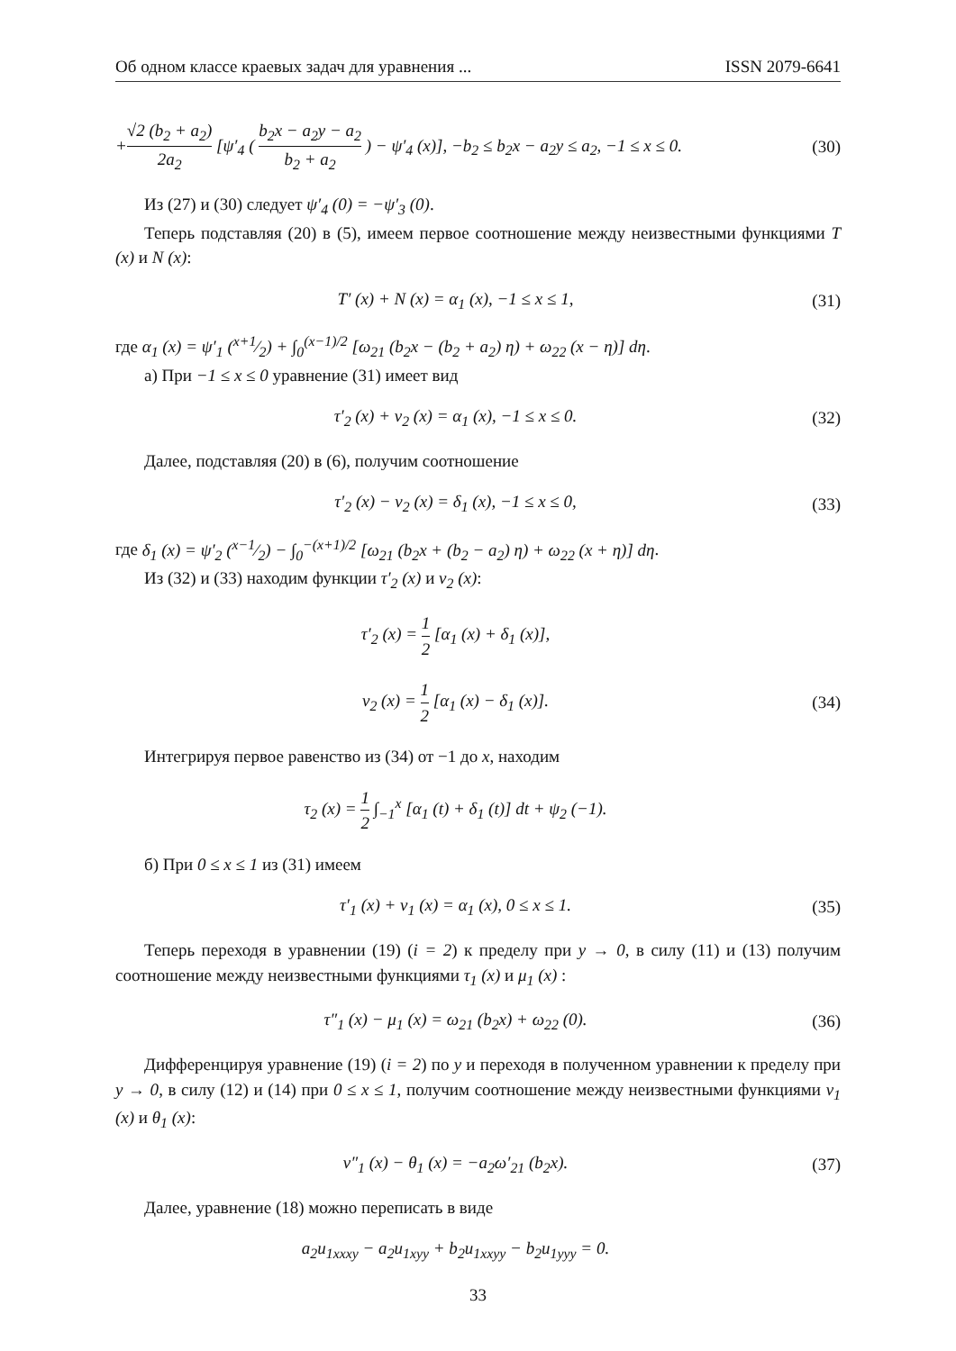Об одном классе краевых задач для уравнения ... ISSN 2079-6641
+√2 (b<sub>2</sub> + a<sub>2</sub>) 2a<sub>2</sub> [ψ′<sub>4</sub> ( b<sub>2</sub>x − a<sub>2</sub>y − a<sub>2</sub> b<sub>2</sub> + a<sub>2</sub> ) − ψ′<sub>4</sub> (x)], −b<sub>2</sub> ≤ b<sub>2</sub>x − a<sub>2</sub>y ≤ a<sub>2</sub>, −1 ≤ x ≤ 0.
(30)
Из (27) и (30) следует ψ′<sub>4</sub> (0) = −ψ′<sub>3</sub> (0).
Теперь подставляя (20) в (5), имеем первое соотношение между неизвестными функциями T (x) и N (x):
T′ (x) + N (x) = α<sub>1</sub> (x), −1 ≤ x ≤ 1,
(31)
где α<sub>1</sub> (x) = ψ′<sub>1</sub> (x+1⁄2) + ∫<sub>0</sub><sup>(x−1)/2</sup> [ω<sub>21</sub> (b<sub>2</sub>x − (b<sub>2</sub> + a<sub>2</sub>) η) + ω<sub>22</sub> (x − η)] dη.
а) При −1 ≤ x ≤ 0 уравнение (31) имеет вид
τ′<sub>2</sub> (x) + ν<sub>2</sub> (x) = α<sub>1</sub> (x), −1 ≤ x ≤ 0.
(32)
Далее, подставляя (20) в (6), получим соотношение
τ′<sub>2</sub> (x) − ν<sub>2</sub> (x) = δ<sub>1</sub> (x), −1 ≤ x ≤ 0,
(33)
где δ<sub>1</sub> (x) = ψ′<sub>2</sub> (x−1⁄2) − ∫<sub>0</sub><sup>−(x+1)/2</sup> [ω<sub>21</sub> (b<sub>2</sub>x + (b<sub>2</sub> − a<sub>2</sub>) η) + ω<sub>22</sub> (x + η)] dη.
Из (32) и (33) находим функции τ′<sub>2</sub> (x) и ν<sub>2</sub> (x):
τ′<sub>2</sub> (x) = 1 2 [α<sub>1</sub> (x) + δ<sub>1</sub> (x)],
ν<sub>2</sub> (x) = 1 2 [α<sub>1</sub> (x) − δ<sub>1</sub> (x)].
(34)
Интегрируя первое равенство из (34) от −1 до x, находим
τ<sub>2</sub> (x) = 1 2 ∫<sub>−1</sub><sup>x</sup> [α<sub>1</sub> (t) + δ<sub>1</sub> (t)] dt + ψ<sub>2</sub> (−1).
б) При 0 ≤ x ≤ 1 из (31) имеем
τ′<sub>1</sub> (x) + ν<sub>1</sub> (x) = α<sub>1</sub> (x), 0 ≤ x ≤ 1.
(35)
Теперь переходя в уравнении (19) (i = 2) к пределу при y → 0, в силу (11) и (13) получим соотношение между неизвестными функциями τ<sub>1</sub> (x) и μ<sub>1</sub> (x) :
τ″<sub>1</sub> (x) − μ<sub>1</sub> (x) = ω<sub>21</sub> (b<sub>2</sub>x) + ω<sub>22</sub> (0).
(36)
Дифференцируя уравнение (19) (i = 2) по y и переходя в полученном уравнении к пределу при y → 0, в силу (12) и (14) при 0 ≤ x ≤ 1, получим соотношение между неизвестными функциями ν<sub>1</sub> (x) и θ<sub>1</sub> (x):
ν″<sub>1</sub> (x) − θ<sub>1</sub> (x) = −a<sub>2</sub>ω′<sub>21</sub> (b<sub>2</sub>x).
(37)
Далее, уравнение (18) можно переписать в виде
a<sub>2</sub>u<sub>1xxxy</sub> − a<sub>2</sub>u<sub>1xyy</sub> + b<sub>2</sub>u<sub>1xxyy</sub> − b<sub>2</sub>u<sub>1yyy</sub> = 0.
33